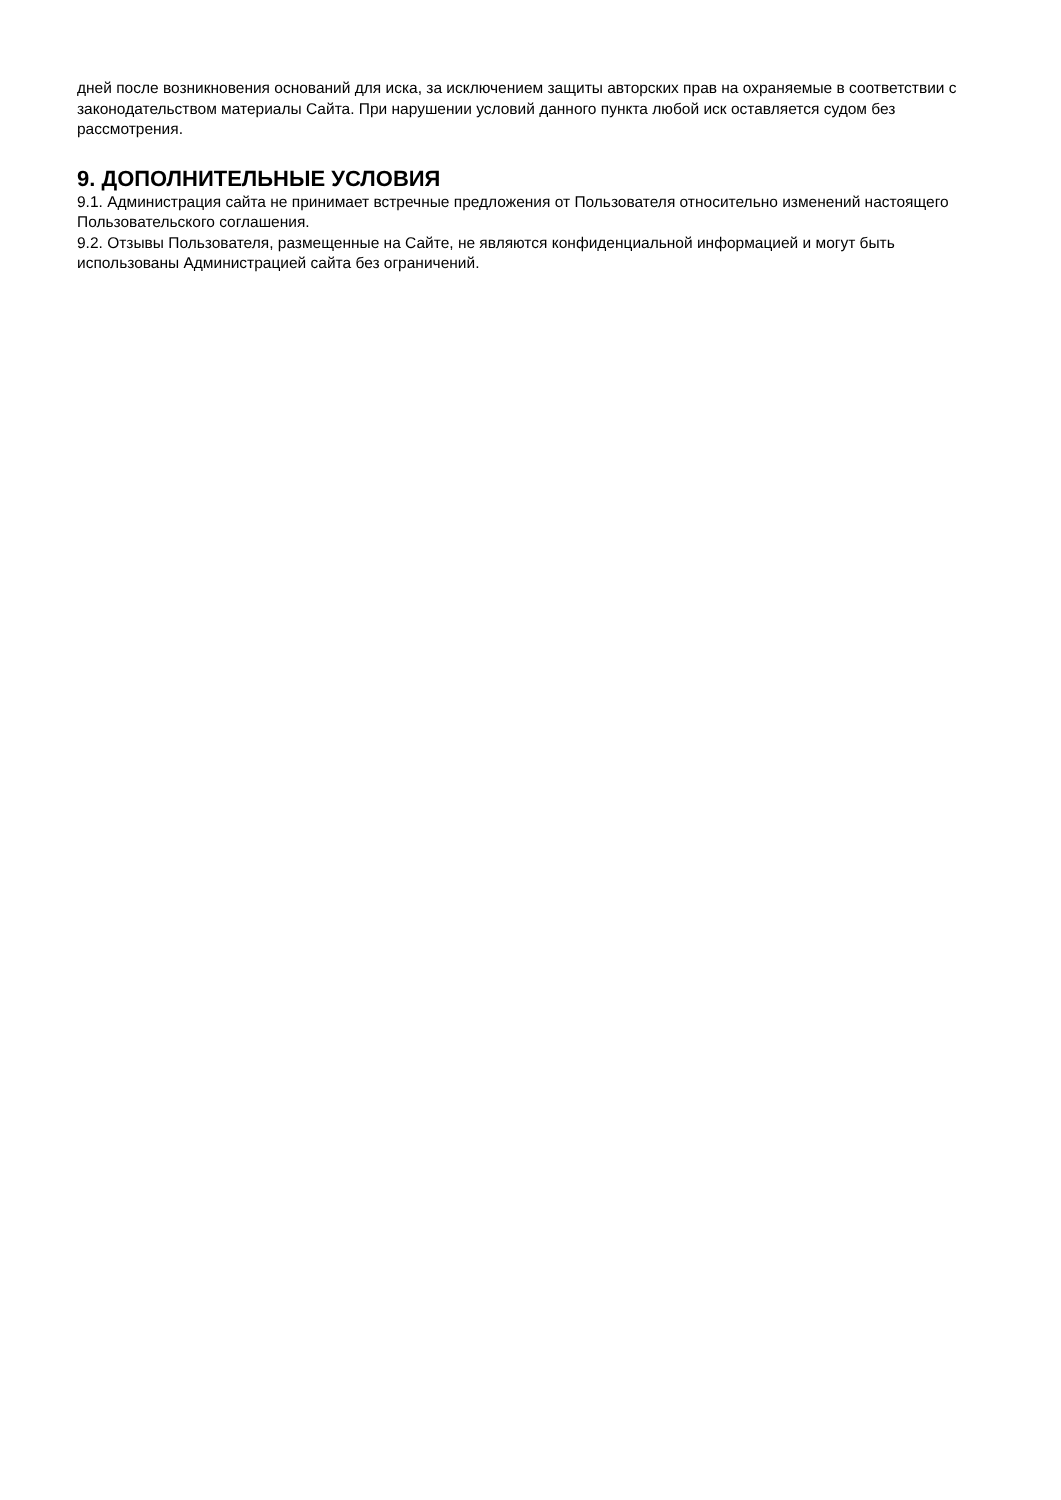дней после возникновения оснований для иска, за исключением защиты авторских прав на охраняемые в соответствии с законодательством материалы Сайта. При нарушении условий данного пункта любой иск оставляется судом без рассмотрения.
9. ДОПОЛНИТЕЛЬНЫЕ УСЛОВИЯ
9.1. Администрация сайта не принимает встречные предложения от Пользователя относительно изменений настоящего Пользовательского соглашения.
9.2. Отзывы Пользователя, размещенные на Сайте, не являются конфиденциальной информацией и могут быть использованы Администрацией сайта без ограничений.